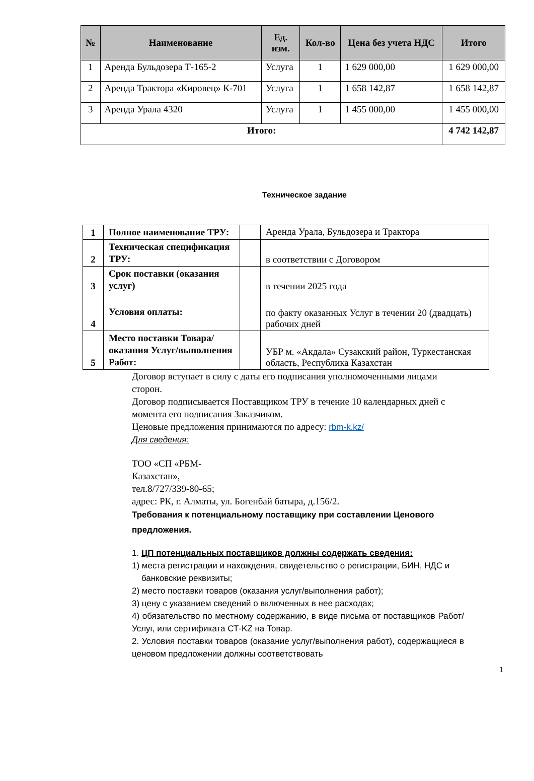| № | Наименование | Ед. изм. | Кол-во | Цена без учета НДС | Итого |
| --- | --- | --- | --- | --- | --- |
| 1 | Аренда Бульдозера Т-165-2 | Услуга | 1 | 1 629 000,00 | 1 629 000,00 |
| 2 | Аренда Трактора «Кировец» К-701 | Услуга | 1 | 1 658 142,87 | 1 658 142,87 |
| 3 | Аренда Урала 4320 | Услуга | 1 | 1 455 000,00 | 1 455 000,00 |
| Итого: | | | | | 4 742 142,87 |
Техническое задание
| 1 | Полное наименование ТРУ: | | Аренда Урала, Бульдозера и Трактора |
| 2 | Техническая спецификация ТРУ: | | в соответствии с Договором |
| 3 | Срок поставки (оказания услуг) | | в течении 2025 года |
| 4 | Условия оплаты: | | по факту оказанных Услуг в течении 20 (двадцать) рабочих дней |
| 5 | Место поставки Товара/оказания Услуг/выполнения Работ: | | УБР м. «Акдала» Сузакский район, Туркестанская область, Республика Казахстан |
Договор вступает в силу с даты его подписания уполномоченными лицами сторон.
Договор подписывается Поставщиком ТРУ в течение 10 календарных дней с момента его подписания Заказчиком.
Ценовые предложения принимаются по адресу: rbm-k.kz/
Для сведения:
ТОО «СП «РБМ-
Казахстан»,
тел.8/727/339-80-65;
адрес: РК, г. Алматы, ул. Богенбай батыра, д.156/2.
Требования к потенциальному поставщику при составлении Ценового предложения.
1. ЦП потенциальных поставщиков должны содержать сведения:
1) места регистрации и нахождения, свидетельство о регистрации, БИН, НДС и
банковские реквизиты;
2) место поставки товаров (оказания услуг/выполнения работ);
3) цену с указанием сведений о включенных в нее расходах;
4) обязательство по местному содержанию, в виде письма от поставщиков Работ/Услуг, или сертификата СТ-KZ на Товар.
2. Условия поставки товаров (оказание услуг/выполнения работ), содержащиеся в ценовом предложении должны соответствовать
1